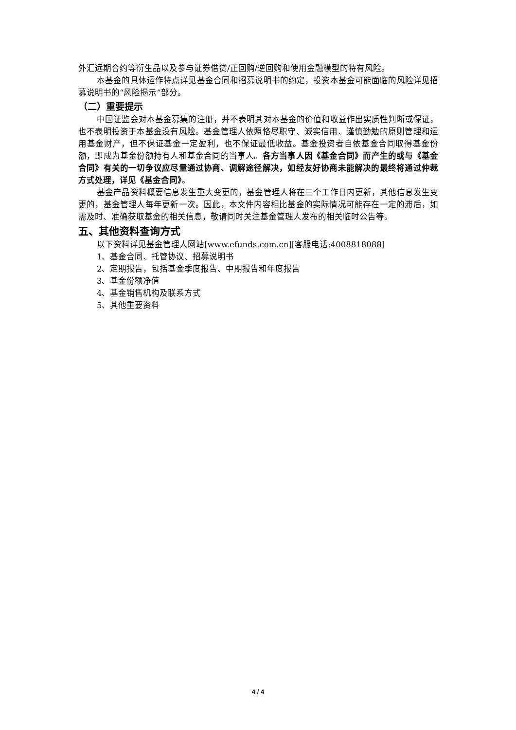外汇远期合约等衍生品以及参与证券借贷/正回购/逆回购和使用金融模型的特有风险。
本基金的具体运作特点详见基金合同和招募说明书的约定，投资本基金可能面临的风险详见招募说明书的“风险揭示”部分。
（二）重要提示
中国证监会对本基金募集的注册，并不表明其对本基金的价值和收益作出实质性判断或保证，也不表明投资于本基金没有风险。基金管理人依照恪尽职守、诚实信用、谨慎勤勉的原则管理和运用基金财产，但不保证基金一定盈利，也不保证最低收益。基金投资者自依基金合同取得基金份额，即成为基金份额持有人和基金合同的当事人。各方当事人因《基金合同》而产生的或与《基金合同》有关的一切争议应尽量通过协商、调解途径解决，如经友好协商未能解决的最终将通过仲裁方式处理，详见《基金合同》。
基金产品资料概要信息发生重大变更的，基金管理人将在三个工作日内更新，其他信息发生变更的，基金管理人每年更新一次。因此，本文件内容相比基金的实际情况可能存在一定的滞后，如需及时、准确获取基金的相关信息，敬请同时关注基金管理人发布的相关临时公告等。
五、其他资料查询方式
以下资料详见基金管理人网站[www.efunds.com.cn][客服电话:4008818088]
1、基金合同、托管协议、招募说明书
2、定期报告，包括基金季度报告、中期报告和年度报告
3、基金份额净值
4、基金销售机构及联系方式
5、其他重要资料
4 / 4